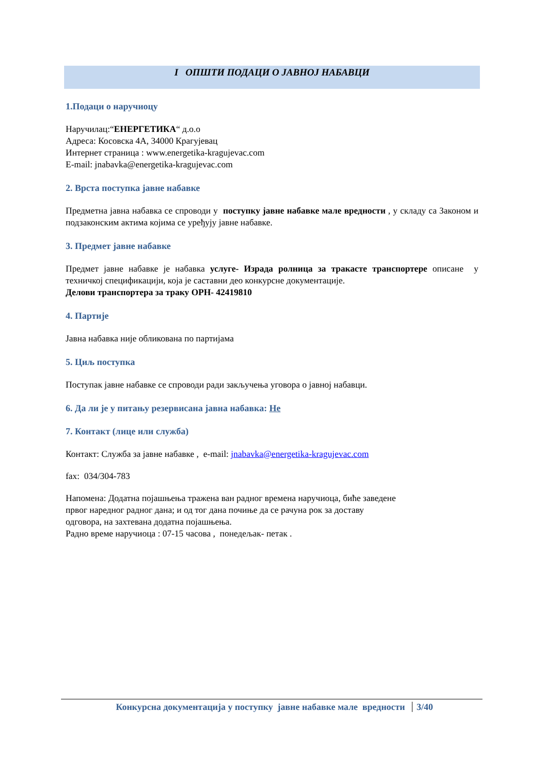I ОПШТИ ПОДАЦИ О ЈАВНОЈ НАБАВЦИ
1.Подаци о наручиоцу
Наручилац:“ЕНЕРГЕТИКА“ д.о.о
Адреса: Косовска 4А, 34000 Крагујевац
Интернет страница : www.energetika-kragujevac.com
E-mail: jnabavka@energetika-kragujevac.com
2. Врста поступка јавне набавке
Предметна јавна набавка се спроводи у поступку јавне набавке мале вредности , у складу са Законом и подзаконским актима којима се уређују јавне набавке.
3. Предмет јавне набавке
Предмет јавне набавке је набавка услуге- Израда ролница за тракасте транспортере описане у техничкој спецификацији, која је саставни део конкурсне документације.
Делови транспортера за траку ОРН- 42419810
4. Партије
Јавна набавка није обликована по партијама
5. Циљ поступка
Поступак јавне набавке се спроводи ради закључења уговора о јавној набавци.
6. Да ли је у питању резервисана јавна набавка: Не
7. Контакт (лице или служба)
Контакт: Служба за јавне набавке , e-mail: jnabavka@energetika-kragujevac.com
fax: 034/304-783
Напомена: Додатна појашњења тражена ван радног времена наручиоца, биће заведене
првог наредног радног дана; и од тог дана почиње да се рачуна рок за доставу
одговора, на захтевана додатна појашњења.
Радно време наручиоца : 07-15 часова , понедељак- петак .
Конкурсна документација у поступку јавне набавке мале вредности 3/40